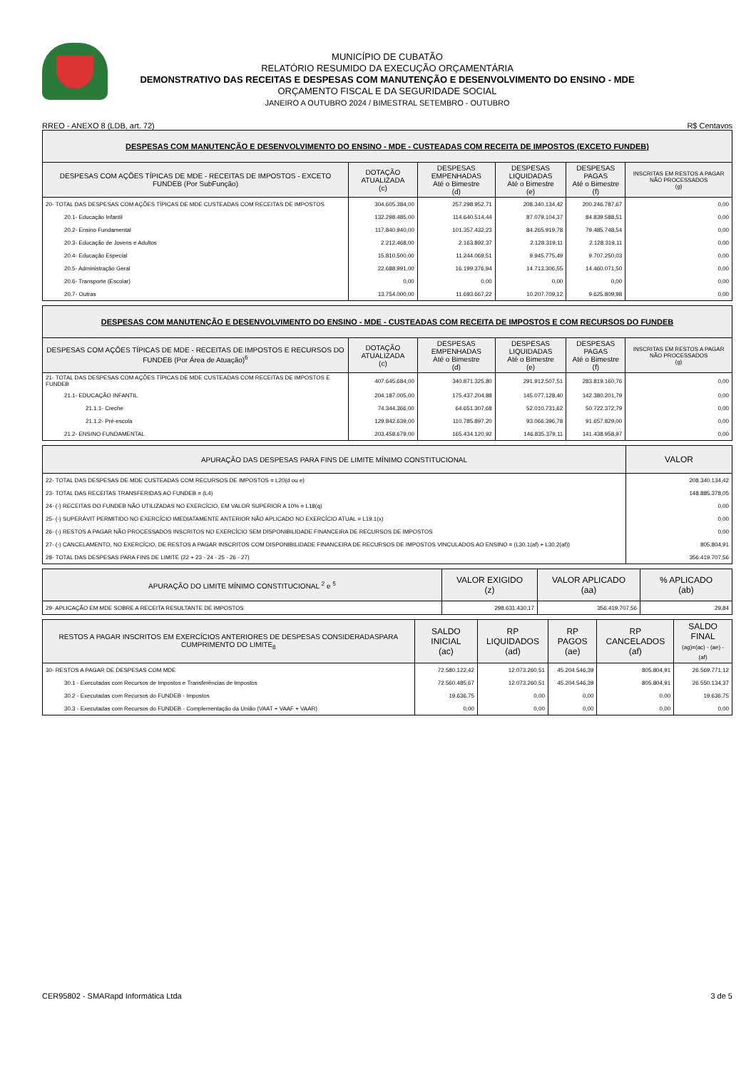MUNICÍPIO DE CUBATÃO
RELATÓRIO RESUMIDO DA EXECUÇÃO ORÇAMENTÁRIA
DEMONSTRATIVO DAS RECEITAS E DESPESAS COM MANUTENÇÃO E DESENVOLVIMENTO DO ENSINO - MDE
ORÇAMENTO FISCAL E DA SEGURIDADE SOCIAL
JANEIRO A OUTUBRO 2024 / BIMESTRAL SETEMBRO - OUTUBRO
RREO - ANEXO 8 (LDB, art. 72) R$ Centavos
| DESPESAS COM MANUTENÇÃO E DESENVOLVIMENTO DO ENSINO - MDE - CUSTEADAS COM RECEITA DE IMPOSTOS (EXCETO FUNDEB) | | | | | |
| DESPESAS COM AÇÕES TÍPICAS DE MDE - RECEITAS DE IMPOSTOS - EXCETO FUNDEB (Por SubFunção) | DOTAÇÃO ATUALIZADA (c) | DESPESAS EMPENHADAS Até o Bimestre (d) | DESPESAS LIQUIDADAS Até o Bimestre (e) | DESPESAS PAGAS Até o Bimestre (f) | INSCRITAS EM RESTOS A PAGAR NÃO PROCESSADOS (g) |
| 20- TOTAL DAS DESPESAS COM AÇÕES TÍPICAS DE MDE CUSTEADAS COM RECEITAS DE IMPOSTOS | 304.605.384,00 | 257.298.952,71 | 208.340.134,42 | 200.246.787,67 | 0,00 |
| 20.1- Educação Infantil | 132.298.485,00 | 114.640.514,44 | 87.079.104,37 | 84.839.588,51 | 0,00 |
| 20.2- Ensino Fundamental | 117.840.940,00 | 101.357.432,23 | 84.265.919,78 | 79.485.748,54 | 0,00 |
| 20.3- Educação de Jovens e Adultos | 2.212.468,00 | 2.163.892,37 | 2.128.319,11 | 2.128.319,11 | 0,00 |
| 20.4- Educação Especial | 15.810.500,00 | 11.244.069,51 | 9.945.775,49 | 9.707.250,03 | 0,00 |
| 20.5- Administração Geral | 22.688.991,00 | 16.199.376,94 | 14.713.306,55 | 14.460.071,50 | 0,00 |
| 20.6- Transporte (Escolar) | 0,00 | 0,00 | 0,00 | 0,00 | 0,00 |
| 20.7- Outras | 13.754.000,00 | 11.693.667,22 | 10.207.709,12 | 9.625.809,98 | 0,00 |
| DESPESAS COM MANUTENÇÃO E DESENVOLVIMENTO DO ENSINO - MDE - CUSTEADAS COM RECEITA DE IMPOSTOS E COM RECURSOS DO FUNDEB | | | | | |
| DESPESAS COM AÇÕES TÍPICAS DE MDE - RECEITAS DE IMPOSTOS E RECURSOS DO FUNDEB (Por Área de Atuação)<sup>6</sup> | DOTAÇÃO ATUALIZADA (c) | DESPESAS EMPENHADAS Até o Bimestre (d) | DESPESAS LIQUIDADAS Até o Bimestre (e) | DESPESAS PAGAS Até o Bimestre (f) | INSCRITAS EM RESTOS A PAGAR NÃO PROCESSADOS (g) |
| 21- TOTAL DAS DESPESAS COM AÇÕES TÍPICAS DE MDE CUSTEADAS COM RECEITAS DE IMPOSTOS E FUNDEB | 407.645.684,00 | 340.871.325,80 | 291.912.507,51 | 283.819.160,76 | 0,00 |
| 21.1- EDUCAÇÃO INFANTIL | 204.187.005,00 | 175.437.204,88 | 145.077.128,40 | 142.380.201,79 | 0,00 |
| 21.1.1- Creche | 74.344.366,00 | 64.651.307,68 | 52.010.731,62 | 50.722.372,79 | 0,00 |
| 21.1.2- Pré-escola | 129.842.639,00 | 110.785.897,20 | 93.066.396,78 | 91.657.829,00 | 0,00 |
| 21.2- ENSINO FUNDAMENTAL | 203.458.679,00 | 165.434.120,92 | 146.835.379,11 | 141.438.958,97 | 0,00 |
| APURAÇÃO DAS DESPESAS PARA FINS DE LIMITE MÍNIMO CONSTITUCIONAL | VALOR |
| --- | --- |
| 22- TOTAL DAS DESPESAS DE MDE CUSTEADAS COM RECURSOS DE IMPOSTOS = L20(d ou e) | 208.340.134,42 |
| 23- TOTAL DAS RECEITAS TRANSFERIDAS AO FUNDEB = (L4) | 148.885.378,05 |
| 24- (-) RECEITAS DO FUNDEB NÃO UTILIZADAS NO EXERCÍCIO, EM VALOR SUPERIOR A 10% = L18(q) | 0,00 |
| 25- (-) SUPERÁVIT PERMITIDO NO EXERCÍCIO IMEDIATAMENTE ANTERIOR NÃO APLICADO NO EXERCÍCIO ATUAL = L19.1(x) | 0,00 |
| 26- (-) RESTOS A PAGAR NÃO PROCESSADOS INSCRITOS NO EXERCÍCIO SEM DISPONIBILIDADE FINANCEIRA DE RECURSOS DE IMPOSTOS | 0,00 |
| 27- (-) CANCELAMENTO, NO EXERCÍCIO, DE RESTOS A PAGAR INSCRITOS COM DISPONIBILIDADE FINANCEIRA DE RECURSOS DE IMPOSTOS VINCULADOS AO ENSINO = (L30.1(af) + L30.2(af)) | 805.804,91 |
| 28- TOTAL DAS DESPESAS PARA FINS DE LIMITE (22 + 23 - 24 - 25 - 26 - 27) | 356.419.707,56 |
| APURAÇÃO DO LIMITE MÍNIMO CONSTITUCIONAL <sup>2</sup> e <sup>5</sup> | VALOR EXIGIDO (z) | VALOR APLICADO (aa) | % APLICADO (ab) |
| --- | --- | --- | --- |
| 29- APLICAÇÃO EM MDE SOBRE A RECEITA RESULTANTE DE IMPOSTOS | 298.631.430,17 | 356.419.707,56 | 29,84 |
| RESTOS A PAGAR INSCRITOS EM EXERCÍCIOS ANTERIORES DE DESPESAS CONSIDERADASPARA CUMPRIMENTO DO LIMITE<sub>8</sub> | SALDO INICIAL (ac) | RP LIQUIDADOS (ad) | RP PAGOS (ae) | RP CANCELADOS (af) | SALDO FINAL (ag)=(ac) - (ae) - (af) |
| --- | --- | --- | --- | --- | --- |
| 30- RESTOS A PAGAR DE DESPESAS COM MDE | 72.580.122,42 | 12.073.260,51 | 45.204.546,39 | 805.804,91 | 26.569.771,12 |
| 30.1 - Executadas com Recursos de Impostos e Transferências de Impostos | 72.560.485,67 | 12.073.260,51 | 45.204.546,39 | 805.804,91 | 26.550.134,37 |
| 30.2 - Executadas com Recursos do FUNDEB - Impostos | 19.636,75 | 0,00 | 0,00 | 0,00 | 19.636,75 |
| 30.3 - Executadas com Recursos do FUNDEB - Complementação da União (VAAT + VAAF + VAAR) | 0,00 | 0,00 | 0,00 | 0,00 | 0,00 |
CER95802 - SMARapd Informática Ltda 3 de 5